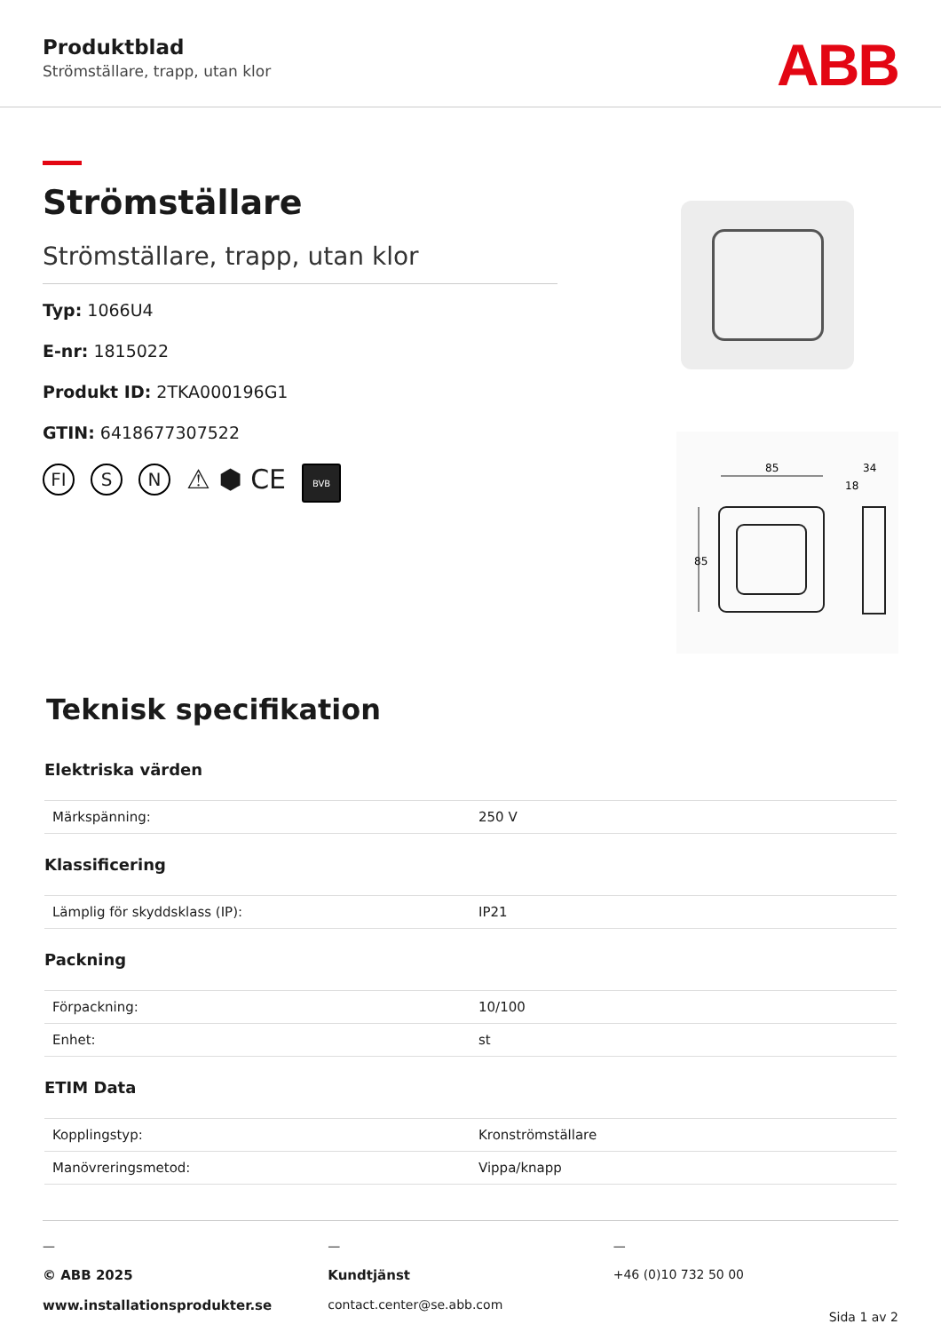Produktblad
Strömställare, trapp, utan klor
ABB
Strömställare
Strömställare, trapp, utan klor
Typ: 1066U4
E-nr: 1815022
Produkt ID: 2TKA000196G1
GTIN: 6418677307522
FI S N ⚠ ⬢ CE BVB
85
34
18
85
Teknisk specifikation
Elektriska värden
| Märkspänning: | 250 V |
Klassificering
| Lämplig för skyddsklass (IP): | IP21 |
Packning
| Förpackning: | 10/100 |
| Enhet: | st |
ETIM Data
| Kopplingstyp: | Kronströmställare |
| Manövreringsmetod: | Vippa/knapp |
—
© ABB 2025
www.installationsprodukter.se
—
Kundtjänst
contact.center@se.abb.com
—
+46 (0)10 732 50 00
Sida 1 av 2